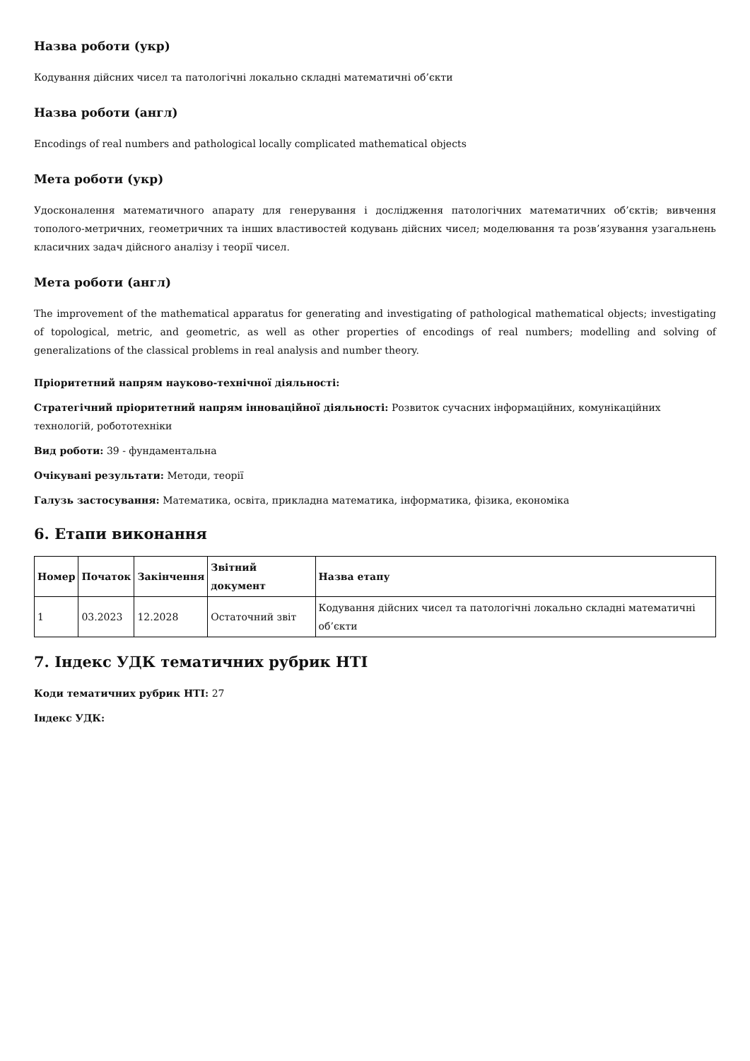Назва роботи (укр)
Кодування дійсних чисел та патологічні локально складні математичні об’єкти
Назва роботи (англ)
Encodings of real numbers and pathological locally complicated mathematical objects
Мета роботи (укр)
Удосконалення математичного апарату для генерування і дослідження патологічних математичних об’єктів; вивчення тополого-метричних, геометричних та інших властивостей кодувань дійсних чисел; моделювання та розв’язування узагальнень класичних задач дійсного аналізу і теорії чисел.
Мета роботи (англ)
The improvement of the mathematical apparatus for generating and investigating of pathological mathematical objects; investigating of topological, metric, and geometric, as well as other properties of encodings of real numbers; modelling and solving of generalizations of the classical problems in real analysis and number theory.
Пріоритетний напрям науково-технічної діяльності:
Стратегічний пріоритетний напрям інноваційної діяльності: Розвиток сучасних інформаційних, комунікаційних технологій, робототехніки
Вид роботи: 39 - фундаментальна
Очікувані результати: Методи, теорії
Галузь застосування: Математика, освіта, прикладна математика, інформатика, фізика, економіка
6. Етапи виконання
| Номер | Початок | Закінчення | Звітний документ | Назва етапу |
| --- | --- | --- | --- | --- |
| 1 | 03.2023 | 12.2028 | Остаточний звіт | Кодування дійсних чисел та патологічні локально складні математичні об’єкти |
7. Індекс УДК тематичних рубрик НТІ
Коди тематичних рубрик НТІ: 27
Індекс УДК: